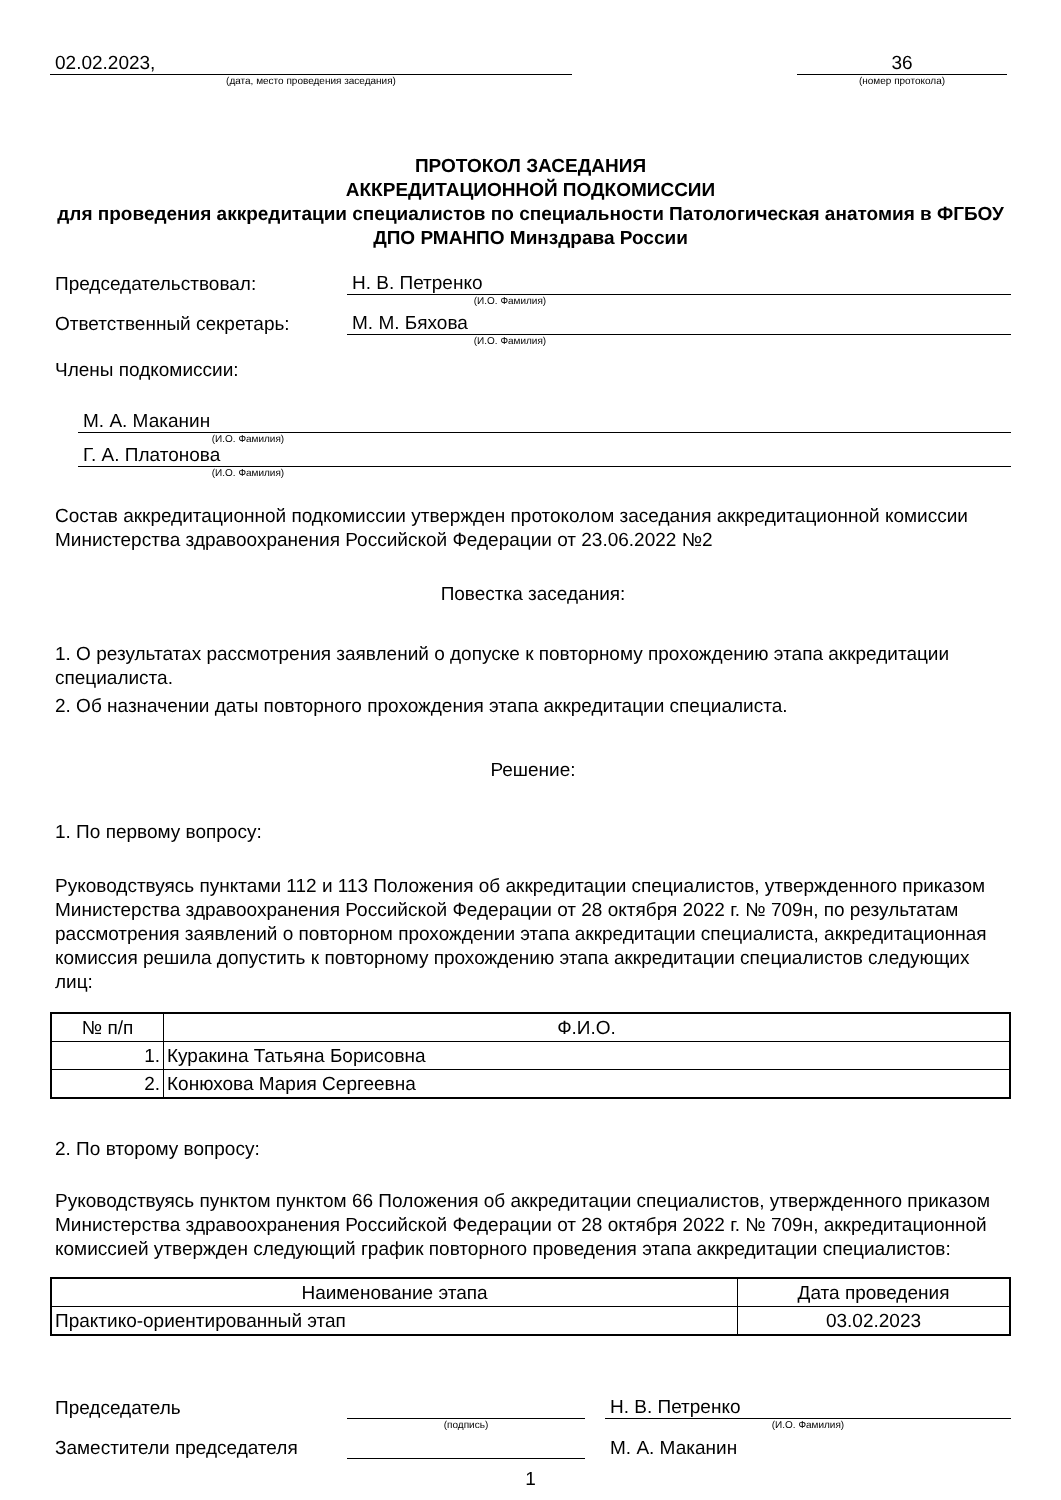02.02.2023,
36
(дата, место проведения заседания)
(номер протокола)
ПРОТОКОЛ ЗАСЕДАНИЯ
АККРЕДИТАЦИОННОЙ ПОДКОМИССИИ
для проведения аккредитации специалистов по специальности Патологическая анатомия в ФГБОУ ДПО РМАНПО Минздрава России
Председательствовал:
Н. В. Петренко
(И.О. Фамилия)
Ответственный секретарь:
М. М. Бяхова
(И.О. Фамилия)
Члены подкомиссии:
М. А. Маканин
(И.О. Фамилия)
Г. А. Платонова
(И.О. Фамилия)
Состав аккредитационной подкомиссии утвержден протоколом заседания аккредитационной комиссии Министерства здравоохранения Российской Федерации от 23.06.2022 №2
Повестка заседания:
1. О результатах рассмотрения заявлений о допуске к повторному прохождению этапа аккредитации специалиста.
2. Об назначении даты повторного прохождения этапа аккредитации специалиста.
Решение:
1. По первому вопросу:
Руководствуясь пунктами 112 и 113 Положения об аккредитации специалистов, утвержденного приказом Министерства здравоохранения Российской Федерации от 28 октября 2022 г. № 709н, по результатам рассмотрения заявлений о повторном прохождении этапа аккредитации специалиста, аккредитационная комиссия решила допустить к повторному прохождению этапа аккредитации специалистов следующих лиц:
| № п/п | Ф.И.О. |
| --- | --- |
| 1. | Куракина Татьяна Борисовна |
| 2. | Конюхова Мария Сергеевна |
2. По второму вопросу:
Руководствуясь пунктом пунктом 66 Положения об аккредитации специалистов, утвержденного приказом Министерства здравоохранения Российской Федерации от 28 октября 2022 г. № 709н, аккредитационной комиссией утвержден следующий график повторного проведения этапа аккредитации специалистов:
| Наименование этапа | Дата проведения |
| --- | --- |
| Практико-ориентированный этап | 03.02.2023 |
Председатель
Н. В. Петренко
(подпись)
(И.О. Фамилия)
Заместители председателя
М. А. Маканин
1